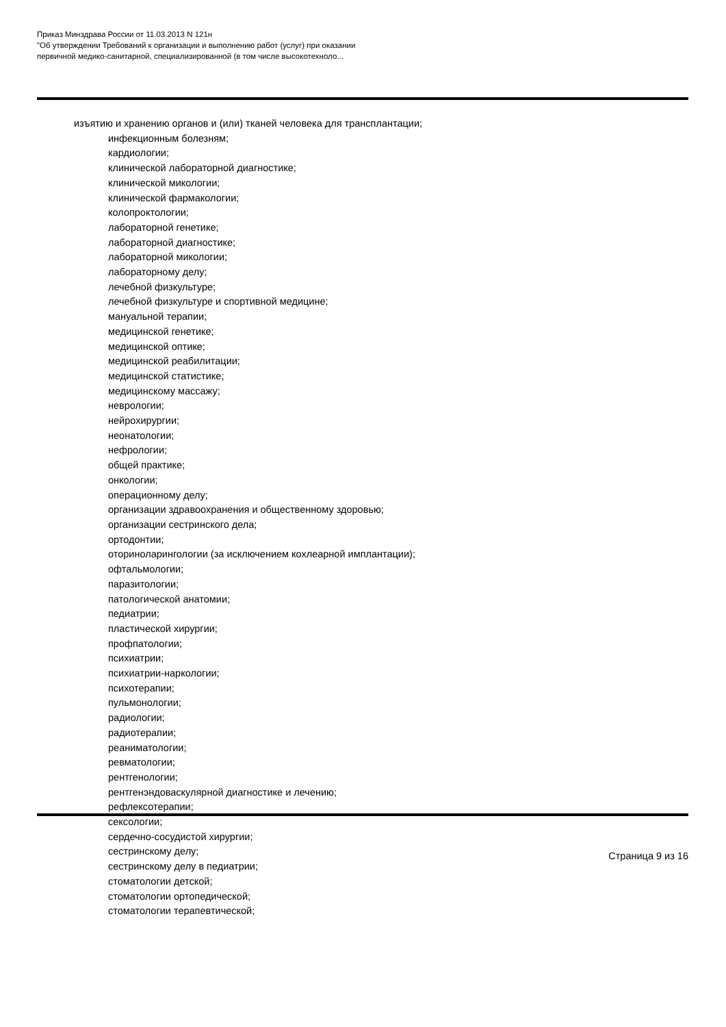Приказ Минздрава России от 11.03.2013 N 121н
"Об утверждении Требований к организации и выполнению работ (услуг) при оказании первичной медико-санитарной, специализированной (в том числе высокотехноло...
изъятию и хранению органов и (или) тканей человека для трансплантации;
инфекционным болезням;
кардиологии;
клинической лабораторной диагностике;
клинической микологии;
клинической фармакологии;
колопроктологии;
лабораторной генетике;
лабораторной диагностике;
лабораторной микологии;
лабораторному делу;
лечебной физкультуре;
лечебной физкультуре и спортивной медицине;
мануальной терапии;
медицинской генетике;
медицинской оптике;
медицинской реабилитации;
медицинской статистике;
медицинскому массажу;
неврологии;
нейрохирургии;
неонатологии;
нефрологии;
общей практике;
онкологии;
операционному делу;
организации здравоохранения и общественному здоровью;
организации сестринского дела;
ортодонтии;
оториноларингологии (за исключением кохлеарной имплантации);
офтальмологии;
паразитологии;
патологической анатомии;
педиатрии;
пластической хирургии;
профпатологии;
психиатрии;
психиатрии-наркологии;
психотерапии;
пульмонологии;
радиологии;
радиотерапии;
реаниматологии;
ревматологии;
рентгенологии;
рентгенэндоваскулярной диагностике и лечению;
рефлексотерапии;
сексологии;
сердечно-сосудистой хирургии;
сестринскому делу;
сестринскому делу в педиатрии;
стоматологии детской;
стоматологии ортопедической;
стоматологии терапевтической;
Страница 9 из 16